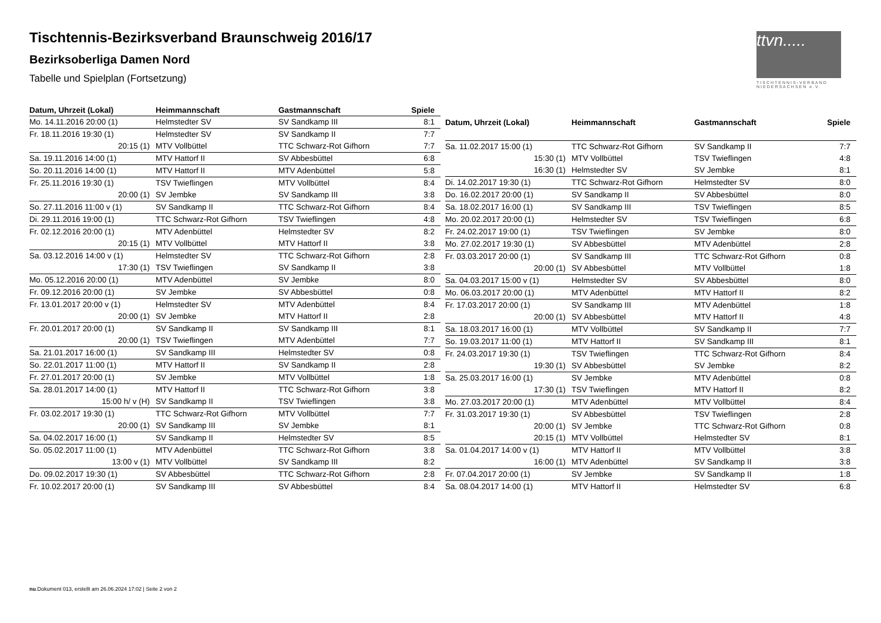Tischtennis-Bezirksverband Braunschweig 2016/17
Bezirksoberliga Damen Nord
Tabelle und Spielplan (Fortsetzung)
ttvn.....
TISCHTENNIS-VERBAND
NIEDERSACHSEN e.V.
| Datum, Uhrzeit (Lokal) | Heimmannschaft | Gastmannschaft | Spiele |
| --- | --- | --- | --- |
| Mo. 14.11.2016 20:00 (1) | Helmstedter SV | SV Sandkamp III | 8:1 |
| Fr. 18.11.2016 19:30 (1) | Helmstedter SV | SV Sandkamp II | 7:7 |
| 20:15 (1) | MTV Vollbüttel | TTC Schwarz-Rot Gifhorn | 7:7 |
| Sa. 19.11.2016 14:00 (1) | MTV Hattorf II | SV Abbesbüttel | 6:8 |
| So. 20.11.2016 14:00 (1) | MTV Hattorf II | MTV Adenbüttel | 5:8 |
| Fr. 25.11.2016 19:30 (1) | TSV Twieflingen | MTV Vollbüttel | 8:4 |
| 20:00 (1) | SV Jembke | SV Sandkamp III | 3:8 |
| So. 27.11.2016 11:00 v (1) | SV Sandkamp II | TTC Schwarz-Rot Gifhorn | 8:4 |
| Di. 29.11.2016 19:00 (1) | TTC Schwarz-Rot Gifhorn | TSV Twieflingen | 4:8 |
| Fr. 02.12.2016 20:00 (1) | MTV Adenbüttel | Helmstedter SV | 8:2 |
| 20:15 (1) | MTV Vollbüttel | MTV Hattorf II | 3:8 |
| Sa. 03.12.2016 14:00 v (1) | Helmstedter SV | TTC Schwarz-Rot Gifhorn | 2:8 |
| 17:30 (1) | TSV Twieflingen | SV Sandkamp II | 3:8 |
| Mo. 05.12.2016 20:00 (1) | MTV Adenbüttel | SV Jembke | 8:0 |
| Fr. 09.12.2016 20:00 (1) | SV Jembke | SV Abbesbüttel | 0:8 |
| Fr. 13.01.2017 20:00 v (1) | Helmstedter SV | MTV Adenbüttel | 8:4 |
| 20:00 (1) | SV Jembke | MTV Hattorf II | 2:8 |
| Fr. 20.01.2017 20:00 (1) | SV Sandkamp II | SV Sandkamp III | 8:1 |
| 20:00 (1) | TSV Twieflingen | MTV Adenbüttel | 7:7 |
| Sa. 21.01.2017 16:00 (1) | SV Sandkamp III | Helmstedter SV | 0:8 |
| So. 22.01.2017 11:00 (1) | MTV Hattorf II | SV Sandkamp II | 2:8 |
| Fr. 27.01.2017 20:00 (1) | SV Jembke | MTV Vollbüttel | 1:8 |
| Sa. 28.01.2017 14:00 (1) | MTV Hattorf II | TTC Schwarz-Rot Gifhorn | 3:8 |
| 15:00 h/ v (H) | SV Sandkamp II | TSV Twieflingen | 3:8 |
| Fr. 03.02.2017 19:30 (1) | TTC Schwarz-Rot Gifhorn | MTV Vollbüttel | 7:7 |
| 20:00 (1) | SV Sandkamp III | SV Jembke | 8:1 |
| Sa. 04.02.2017 16:00 (1) | SV Sandkamp II | Helmstedter SV | 8:5 |
| So. 05.02.2017 11:00 (1) | MTV Adenbüttel | TTC Schwarz-Rot Gifhorn | 3:8 |
| 13:00 v (1) | MTV Vollbüttel | SV Sandkamp III | 8:2 |
| Do. 09.02.2017 19:30 (1) | SV Abbesbüttel | TTC Schwarz-Rot Gifhorn | 2:8 |
| Fr. 10.02.2017 20:00 (1) | SV Sandkamp III | SV Abbesbüttel | 8:4 |
| Datum, Uhrzeit (Lokal) | Heimmannschaft | Gastmannschaft | Spiele |
| --- | --- | --- | --- |
| Sa. 11.02.2017 15:00 (1) | TTC Schwarz-Rot Gifhorn | SV Sandkamp II | 7:7 |
| 15:30 (1) | MTV Vollbüttel | TSV Twieflingen | 4:8 |
| 16:30 (1) | Helmstedter SV | SV Jembke | 8:1 |
| Di. 14.02.2017 19:30 (1) | TTC Schwarz-Rot Gifhorn | Helmstedter SV | 8:0 |
| Do. 16.02.2017 20:00 (1) | SV Sandkamp II | SV Abbesbüttel | 8:0 |
| Sa. 18.02.2017 16:00 (1) | SV Sandkamp III | TSV Twieflingen | 8:5 |
| Mo. 20.02.2017 20:00 (1) | Helmstedter SV | TSV Twieflingen | 6:8 |
| Fr. 24.02.2017 19:00 (1) | TSV Twieflingen | SV Jembke | 8:0 |
| Mo. 27.02.2017 19:30 (1) | SV Abbesbüttel | MTV Adenbüttel | 2:8 |
| Fr. 03.03.2017 20:00 (1) | SV Sandkamp III | TTC Schwarz-Rot Gifhorn | 0:8 |
| 20:00 (1) | SV Abbesbüttel | MTV Vollbüttel | 1:8 |
| Sa. 04.03.2017 15:00 v (1) | Helmstedter SV | SV Abbesbüttel | 8:0 |
| Mo. 06.03.2017 20:00 (1) | MTV Adenbüttel | MTV Hattorf II | 8:2 |
| Fr. 17.03.2017 20:00 (1) | SV Sandkamp III | MTV Adenbüttel | 1:8 |
| 20:00 (1) | SV Abbesbüttel | MTV Hattorf II | 4:8 |
| Sa. 18.03.2017 16:00 (1) | MTV Vollbüttel | SV Sandkamp II | 7:7 |
| So. 19.03.2017 11:00 (1) | MTV Hattorf II | SV Sandkamp III | 8:1 |
| Fr. 24.03.2017 19:30 (1) | TSV Twieflingen | TTC Schwarz-Rot Gifhorn | 8:4 |
| 19:30 (1) | SV Abbesbüttel | SV Jembke | 8:2 |
| Sa. 25.03.2017 16:00 (1) | SV Jembke | MTV Adenbüttel | 0:8 |
| 17:30 (1) | TSV Twieflingen | MTV Hattorf II | 8:2 |
| Mo. 27.03.2017 20:00 (1) | MTV Adenbüttel | MTV Vollbüttel | 8:4 |
| Fr. 31.03.2017 19:30 (1) | SV Abbesbüttel | TSV Twieflingen | 2:8 |
| 20:00 (1) | SV Jembke | TTC Schwarz-Rot Gifhorn | 0:8 |
| 20:15 (1) | MTV Vollbüttel | Helmstedter SV | 8:1 |
| Sa. 01.04.2017 14:00 v (1) | MTV Hattorf II | MTV Vollbüttel | 3:8 |
| 16:00 (1) | MTV Adenbüttel | SV Sandkamp II | 3:8 |
| Fr. 07.04.2017 20:00 (1) | SV Jembke | SV Sandkamp II | 1:8 |
| Sa. 08.04.2017 14:00 (1) | MTV Hattorf II | Helmstedter SV | 6:8 |
nu.Dokument 013, erstellt am 26.06.2024 17:02 | Seite 2 von 2